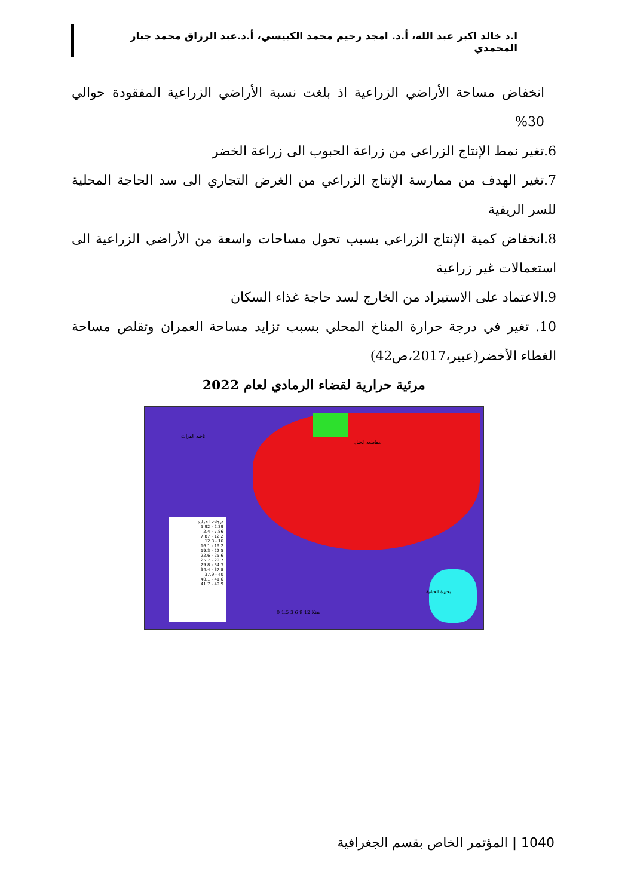ا.د خالد اكبر عبد الله، أ.د. امجد رحيم محمد الكبيسي، أ.د.عبد الرزاق محمد جبار المحمدي
انخفاض مساحة الأراضي الزراعية اذ بلغت نسبة الأراضي الزراعية المفقودة حوالي 30%
6.تغير نمط الإنتاج الزراعي من زراعة الحبوب الى زراعة الخضر
7.تغير الهدف من ممارسة الإنتاج الزراعي من الغرض التجاري الى سد الحاجة المحلية للسر الريفية
8.انخفاض كمية الإنتاج الزراعي بسبب تحول مساحات واسعة من الأراضي الزراعية الى استعمالات غير زراعية
9.الاعتماد على الاستيراد من الخارج لسد حاجة غذاء السكان
10. تغير في درجة حرارة المناخ المحلي بسبب تزايد مساحة العمران وتقلص مساحة الغطاء الأخضر(عبير،2017،ص42)
مرئية حرارية لقضاء الرمادي لعام 2022
درجات الحرارة
2.39 - 5.92
7.86 - 2.4
12.2 - 7.87
16 - 12.3
19.2 - 16.1
22.5 - 19.3
25.6 - 22.6
29.7 - 25.7
34.3 - 29.8
37.8 - 34.4
40 - 37.9
41.6 - 40.1
49.9 - 41.7
ناحية الفرات
مقاطعة الجبل
بحيرة الحبانية
0 1.5 3 6 9 12 Km
1040 | المؤتمر الخاص بقسم الجغرافية